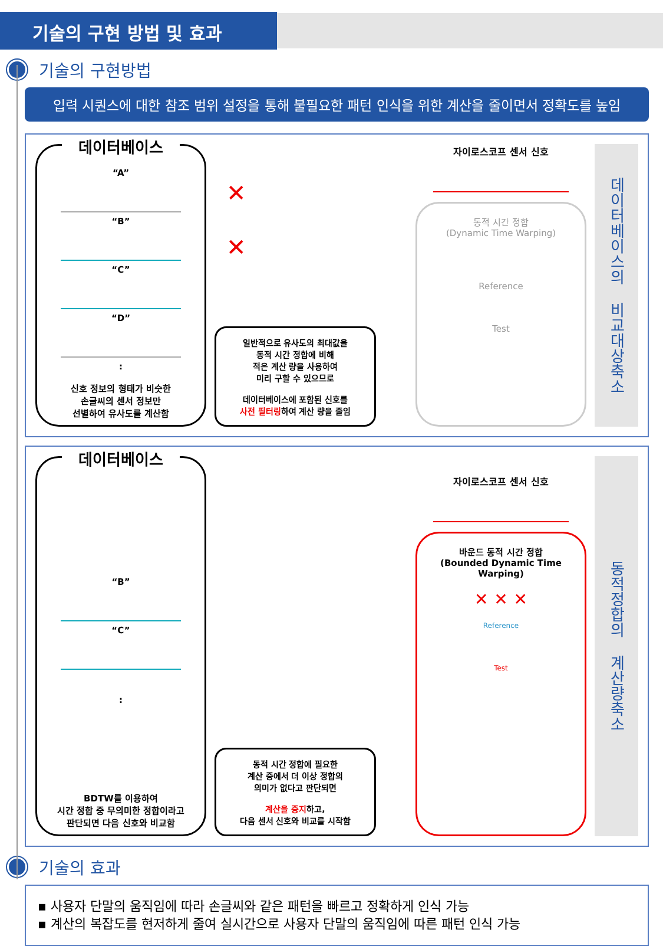기술의 구현 방법 및 효과
기술의 구현방법
입력 시퀀스에 대한 참조 범위 설정을 통해 불필요한 패턴 인식을 위한 계산을 줄이면서 정확도를 높임
데이터베이스
“A”
“B”
“C”
“D”
:
신호 정보의 형태가 비슷한
손글씨의 센서 정보만
선별하여 유사도를 계산함
✕
✕
일반적으로 유사도의 최대값을
동적 시간 정합에 비해
적은 계산 량을 사용하여
미리 구할 수 있으므로
데이터베이스에 포함된 신호를
사전 필터링하여 계산 량을 줄임
자이로스코프 센서 신호
동적 시간 정합
(Dynamic Time Warping)
Reference
Test
데이터베이스의 비교대상축소
데이터베이스
“B”
“C”
:
BDTW를 이용하여
시간 정합 중 무의미한 정합이라고
판단되면 다음 신호와 비교함
동적 시간 정합에 필요한
계산 중에서 더 이상 정합의
의미가 없다고 판단되면
계산을 중지하고,
다음 센서 신호와 비교를 시작함
자이로스코프 센서 신호
바운드 동적 시간 정합
(Bounded Dynamic Time Warping)
✕ ✕ ✕
Reference
Test
동적정합의 계산량축소
기술의 효과
▪ 사용자 단말의 움직임에 따라 손글씨와 같은 패턴을 빠르고 정확하게 인식 가능
▪ 계산의 복잡도를 현저하게 줄여 실시간으로 사용자 단말의 움직임에 따른 패턴 인식 가능